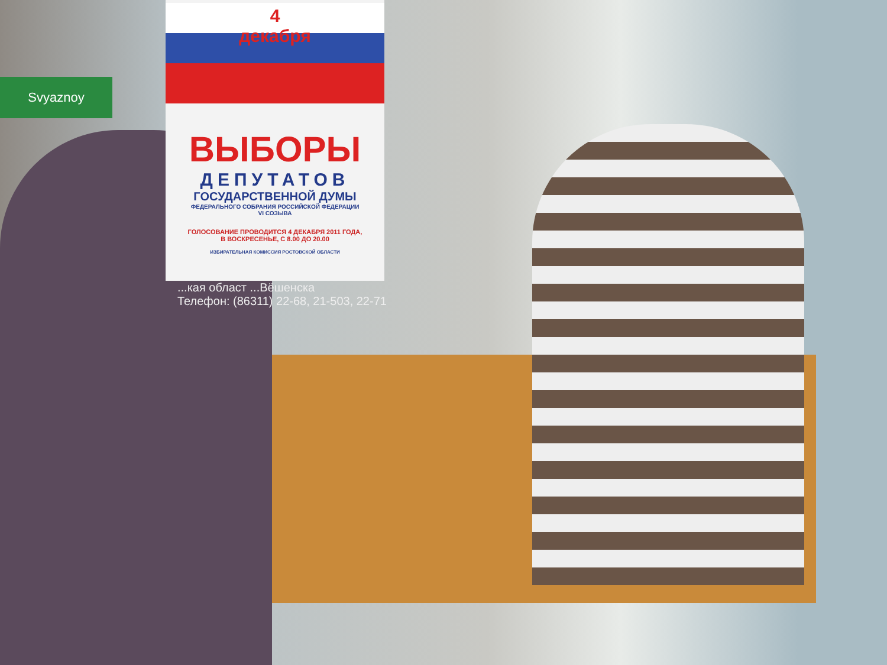Svyaznoy
4
декабря
ВЫБОРЫ
ДЕПУТАТОВ
ГОСУДАРСТВЕННОЙ ДУМЫ
ФЕДЕРАЛЬНОГО СОБРАНИЯ РОССИЙСКОЙ ФЕДЕРАЦИИ
VI СОЗЫВА
ГОЛОСОВАНИЕ ПРОВОДИТСЯ 4 ДЕКАБРЯ 2011 ГОДА,
В ВОСКРЕСЕНЬЕ, С 8.00 ДО 20.00
ИЗБИРАТЕЛЬНАЯ КОМИССИЯ РОСТОВСКОЙ ОБЛАСТИ
...кая област ...Вёшенска
Телефон: (86311) 22-68, 21-503, 22-71